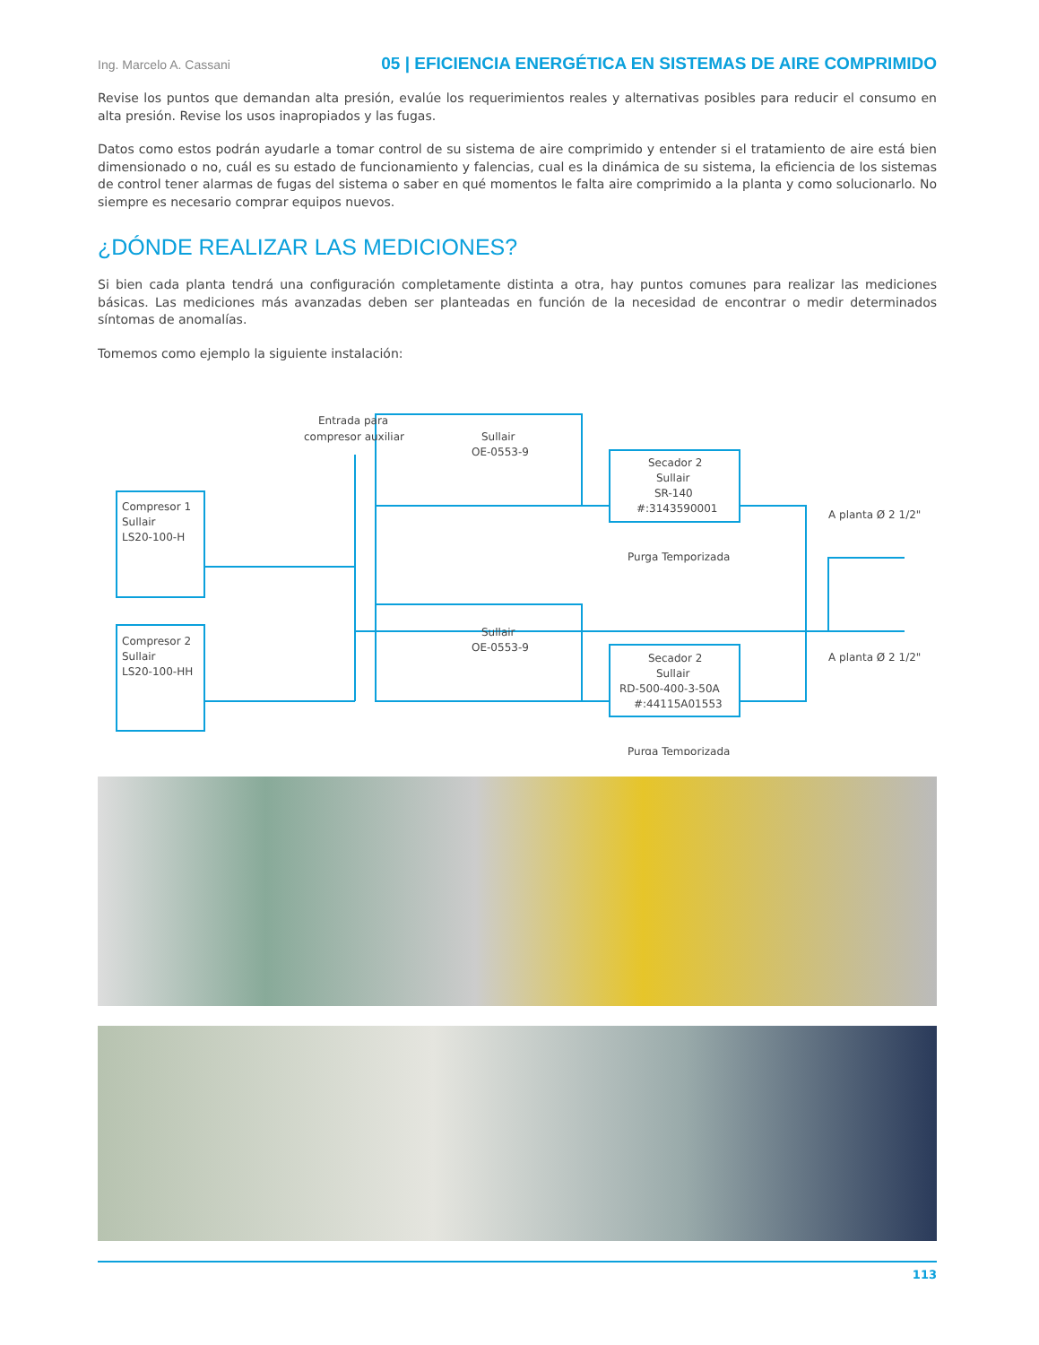Ing. Marcelo A. Cassani 05 | EFICIENCIA ENERGÉTICA EN SISTEMAS DE AIRE COMPRIMIDO
Revise los puntos que demandan alta presión, evalúe los requerimientos reales y alternativas posibles para reducir el consumo en alta presión. Revise los usos inapropiados y las fugas.
Datos como estos podrán ayudarle a tomar control de su sistema de aire comprimido y entender si el tratamiento de aire está bien dimensionado o no, cuál es su estado de funcionamiento y falencias, cual es la dinámica de su sistema, la eficiencia de los sistemas de control tener alarmas de fugas del sistema o saber en qué momentos le falta aire comprimido a la planta y como solucionarlo. No siempre es necesario comprar equipos nuevos.
¿DÓNDE REALIZAR LAS MEDICIONES?
Si bien cada planta tendrá una configuración completamente distinta a otra, hay puntos comunes para realizar las mediciones básicas. Las mediciones más avanzadas deben ser planteadas en función de la necesidad de encontrar o medir determinados síntomas de anomalías.
Tomemos como ejemplo la siguiente instalación:
Entrada para
compresor auxiliar
Compresor 1
Sullair
LS20-100-H
Compresor 2
Sullair
LS20-100-HH
Sullair
OE-0553-9
Sullair
OE-0553-9
Secador 2
Sullair
SR-140
#:3143590001
Purga Temporizada
Secador 2
Sullair
RD-500-400-3-50A
#:44115A01553
Purga Temporizada
A planta Ø 2 1/2"
A planta Ø 2 1/2"
113